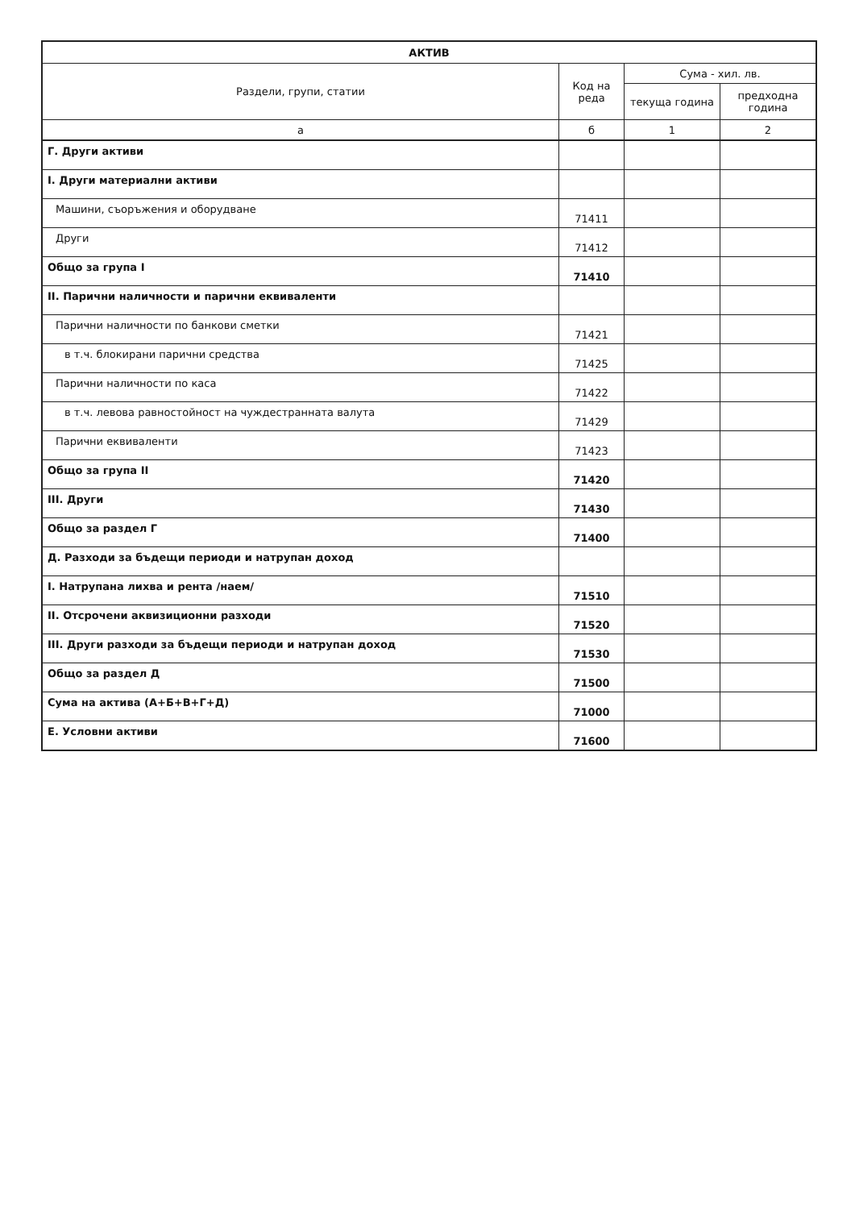| АКТИВ | | | |
| --- | --- | --- | --- |
| Раздели, групи, статии | Код на реда | Сума - хил. лв. | |
| | | текуща година | предходна година |
| а | б | 1 | 2 |
| Г. Други активи | | | |
| I. Други материални активи | | | |
| Машини, съоръжения и оборудване | 71411 | | |
| Други | 71412 | | |
| Общо за група I | 71410 | | |
| II. Парични наличности и парични еквиваленти | | | |
| Парични наличности по банкови сметки | 71421 | | |
| в т.ч. блокирани парични средства | 71425 | | |
| Парични наличности по каса | 71422 | | |
| в т.ч. левова равностойност на чуждестранната валута | 71429 | | |
| Парични еквиваленти | 71423 | | |
| Общо за група II | 71420 | | |
| III. Други | 71430 | | |
| Общо за раздел Г | 71400 | | |
| Д. Разходи за бъдещи периоди и натрупан доход | | | |
| I. Натрупана лихва и рента /наем/ | 71510 | | |
| II. Отсрочени аквизиционни разходи | 71520 | | |
| III. Други разходи за бъдещи периоди и натрупан доход | 71530 | | |
| Общо за раздел Д | 71500 | | |
| Сума на актива (А+Б+В+Г+Д) | 71000 | | |
| Е. Условни активи | 71600 | | |